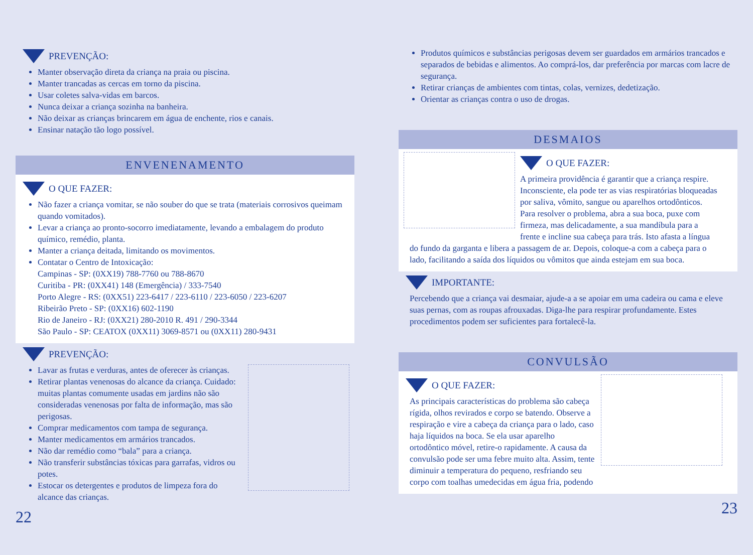PREVENÇÃO:
Manter observação direta da criança na praia ou piscina.
Manter trancadas as cercas em torno da piscina.
Usar coletes salva-vidas em barcos.
Nunca deixar a criança sozinha na banheira.
Não deixar as crianças brincarem em água de enchente, rios e canais.
Ensinar natação tão logo possível.
ENVENENAMENTO
O QUE FAZER:
Não fazer a criança vomitar, se não souber do que se trata (materiais corrosivos queimam quando vomitados).
Levar a criança ao pronto-socorro imediatamente, levando a embalagem do produto químico, remédio, planta.
Manter a criança deitada, limitando os movimentos.
Contatar o Centro de Intoxicação:
Campinas - SP: (0XX19) 788-7760 ou 788-8670
Curitiba - PR: (0XX41) 148 (Emergência) / 333-7540
Porto Alegre - RS: (0XX51) 223-6417 / 223-6110 / 223-6050 / 223-6207
Ribeirão Preto - SP: (0XX16) 602-1190
Rio de Janeiro - RJ: (0XX21) 280-2010 R. 491 / 290-3344
São Paulo - SP: CEATOX (0XX11) 3069-8571 ou (0XX11) 280-9431
PREVENÇÃO:
Lavar as frutas e verduras, antes de oferecer às crianças.
Retirar plantas venenosas do alcance da criança. Cuidado: muitas plantas comumente usadas em jardins não são consideradas venenosas por falta de informação, mas são perigosas.
Comprar medicamentos com tampa de segurança.
Manter medicamentos em armários trancados.
Não dar remédio como “bala” para a criança.
Não transferir substâncias tóxicas para garrafas, vidros ou potes.
Estocar os detergentes e produtos de limpeza fora do alcance das crianças.
22
Produtos químicos e substâncias perigosas devem ser guardados em armários trancados e separados de bebidas e alimentos. Ao comprá-los, dar preferência por marcas com lacre de segurança.
Retirar crianças de ambientes com tintas, colas, vernizes, dedetização.
Orientar as crianças contra o uso de drogas.
DESMAIOS
O QUE FAZER:
A primeira providência é garantir que a criança respire. Inconsciente, ela pode ter as vias respiratórias bloqueadas por saliva, vômito, sangue ou aparelhos ortodônticos. Para resolver o problema, abra a sua boca, puxe com firmeza, mas delicadamente, a sua mandíbula para a frente e incline sua cabeça para trás. Isto afasta a língua do fundo da garganta e libera a passagem de ar. Depois, coloque-a com a cabeça para o lado, facilitando a saída dos líquidos ou vômitos que ainda estejam em sua boca.
IMPORTANTE:
Percebendo que a criança vai desmaiar, ajude-a a se apoiar em uma cadeira ou cama e eleve suas pernas, com as roupas afrouxadas. Diga-lhe para respirar profundamente. Estes procedimentos podem ser suficientes para fortalecê-la.
CONVULSÃO
O QUE FAZER:
As principais características do problema são cabeça rígida, olhos revirados e corpo se batendo. Observe a respiração e vire a cabeça da criança para o lado, caso haja líquidos na boca. Se ela usar aparelho ortodôntico móvel, retire-o rapidamente. A causa da convulsão pode ser uma febre muito alta. Assim, tente diminuir a temperatura do pequeno, resfriando seu corpo com toalhas umedecidas em água fria, podendo
23